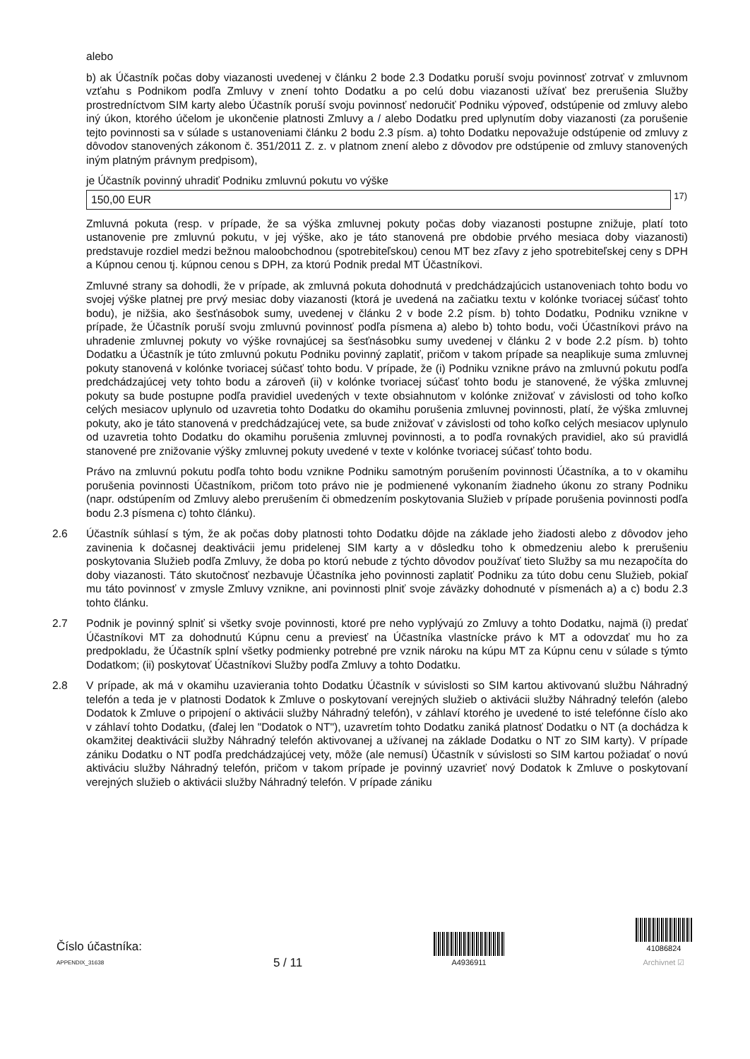alebo
b) ak Účastník počas doby viazanosti uvedenej v článku 2 bode 2.3 Dodatku poruší svoju povinnosť zotrvať v zmluvnom vzťahu s Podnikom podľa Zmluvy v znení tohto Dodatku a po celú dobu viazanosti užívať bez prerušenia Služby prostredníctvom SIM karty alebo Účastník poruší svoju povinnosť nedoručiť Podniku výpoveď, odstúpenie od zmluvy alebo iný úkon, ktorého účelom je ukončenie platnosti Zmluvy a / alebo Dodatku pred uplynutím doby viazanosti (za porušenie tejto povinnosti sa v súlade s ustanoveniami článku 2 bodu 2.3 písm. a) tohto Dodatku nepovažuje odstúpenie od zmluvy z dôvodov stanovených zákonom č. 351/2011 Z. z. v platnom znení alebo z dôvodov pre odstúpenie od zmluvy stanovených iným platným právnym predpisom),
je Účastník povinný uhradiť Podniku zmluvnú pokutu vo výške
150,00 EUR <sup>17)</sup>
Zmluvná pokuta (resp. v prípade, že sa výška zmluvnej pokuty počas doby viazanosti postupne znižuje, platí toto ustanovenie pre zmluvnú pokutu, v jej výške, ako je táto stanovená pre obdobie prvého mesiaca doby viazanosti) predstavuje rozdiel medzi bežnou maloobchodnou (spotrebiteľskou) cenou MT bez zľavy z jeho spotrebiteľskej ceny s DPH a Kúpnou cenou tj. kúpnou cenou s DPH, za ktorú Podnik predal MT Účastníkovi.
Zmluvné strany sa dohodli, že v prípade, ak zmluvná pokuta dohodnutá v predchádzajúcich ustanoveniach tohto bodu vo svojej výške platnej pre prvý mesiac doby viazanosti (ktorá je uvedená na začiatku textu v kolónke tvoriacej súčasť tohto bodu), je nižšia, ako šesťnásobok sumy, uvedenej v článku 2 v bode 2.2 písm. b) tohto Dodatku, Podniku vznikne v prípade, že Účastník poruší svoju zmluvnú povinnosť podľa písmena a) alebo b) tohto bodu, voči Účastníkovi právo na uhradenie zmluvnej pokuty vo výške rovnajúcej sa šesťnásobku sumy uvedenej v článku 2 v bode 2.2 písm. b) tohto Dodatku a Účastník je túto zmluvnú pokutu Podniku povinný zaplatiť, pričom v takom prípade sa neaplikuje suma zmluvnej pokuty stanovená v kolónke tvoriacej súčasť tohto bodu. V prípade, že (i) Podniku vznikne právo na zmluvnú pokutu podľa predchádzajúcej vety tohto bodu a zároveň (ii) v kolónke tvoriacej súčasť tohto bodu je stanovené, že výška zmluvnej pokuty sa bude postupne podľa pravidiel uvedených v texte obsiahnutom v kolónke znižovať v závislosti od toho koľko celých mesiacov uplynulo od uzavretia tohto Dodatku do okamihu porušenia zmluvnej povinnosti, platí, že výška zmluvnej pokuty, ako je táto stanovená v predchádzajúcej vete, sa bude znižovať v závislosti od toho koľko celých mesiacov uplynulo od uzavretia tohto Dodatku do okamihu porušenia zmluvnej povinnosti, a to podľa rovnakých pravidiel, ako sú pravidlá stanovené pre znižovanie výšky zmluvnej pokuty uvedené v texte v kolónke tvoriacej súčasť tohto bodu.
Právo na zmluvnú pokutu podľa tohto bodu vznikne Podniku samotným porušením povinnosti Účastníka, a to v okamihu porušenia povinnosti Účastníkom, pričom toto právo nie je podmienené vykonaním žiadneho úkonu zo strany Podniku (napr. odstúpením od Zmluvy alebo prerušením či obmedzením poskytovania Služieb v prípade porušenia povinnosti podľa bodu 2.3 písmena c) tohto článku).
2.6 Účastník súhlasí s tým, že ak počas doby platnosti tohto Dodatku dôjde na základe jeho žiadosti alebo z dôvodov jeho zavinenia k dočasnej deaktivácii jemu pridelenej SIM karty a v dôsledku toho k obmedzeniu alebo k prerušeniu poskytovania Služieb podľa Zmluvy, že doba po ktorú nebude z týchto dôvodov používať tieto Služby sa mu nezapočíta do doby viazanosti. Táto skutočnosť nezbavuje Účastníka jeho povinnosti zaplatiť Podniku za túto dobu cenu Služieb, pokiaľ mu táto povinnosť v zmysle Zmluvy vznikne, ani povinnosti plniť svoje záväzky dohodnuté v písmenách a) a c) bodu 2.3 tohto článku.
2.7 Podnik je povinný splniť si všetky svoje povinnosti, ktoré pre neho vyplývajú zo Zmluvy a tohto Dodatku, najmä (i) predať Účastníkovi MT za dohodnutú Kúpnu cenu a previesť na Účastníka vlastnícke právo k MT a odovzdať mu ho za predpokladu, že Účastník splní všetky podmienky potrebné pre vznik nároku na kúpu MT za Kúpnu cenu v súlade s týmto Dodatkom; (ii) poskytovať Účastníkovi Služby podľa Zmluvy a tohto Dodatku.
2.8 V prípade, ak má v okamihu uzavierania tohto Dodatku Účastník v súvislosti so SIM kartou aktivovanú službu Náhradný telefón a teda je v platnosti Dodatok k Zmluve o poskytovaní verejných služieb o aktivácii služby Náhradný telefón (alebo Dodatok k Zmluve o pripojení o aktivácii služby Náhradný telefón), v záhlaví ktorého je uvedené to isté telefónne číslo ako v záhlaví tohto Dodatku, (ďalej len "Dodatok o NT"), uzavretím tohto Dodatku zaniká platnosť Dodatku o NT (a dochádza k okamžitej deaktivácii služby Náhradný telefón aktivovanej a užívanej na základe Dodatku o NT zo SIM karty). V prípade zániku Dodatku o NT podľa predchádzajúcej vety, môže (ale nemusí) Účastník v súvislosti so SIM kartou požiadať o novú aktiváciu služby Náhradný telefón, pričom v takom prípade je povinný uzavrieť nový Dodatok k Zmluve o poskytovaní verejných služieb o aktivácii služby Náhradný telefón. V prípade zániku
Číslo účastníka:
APPENDIX_31638
5 / 11
A4936911
41086824
Archivnet ☑